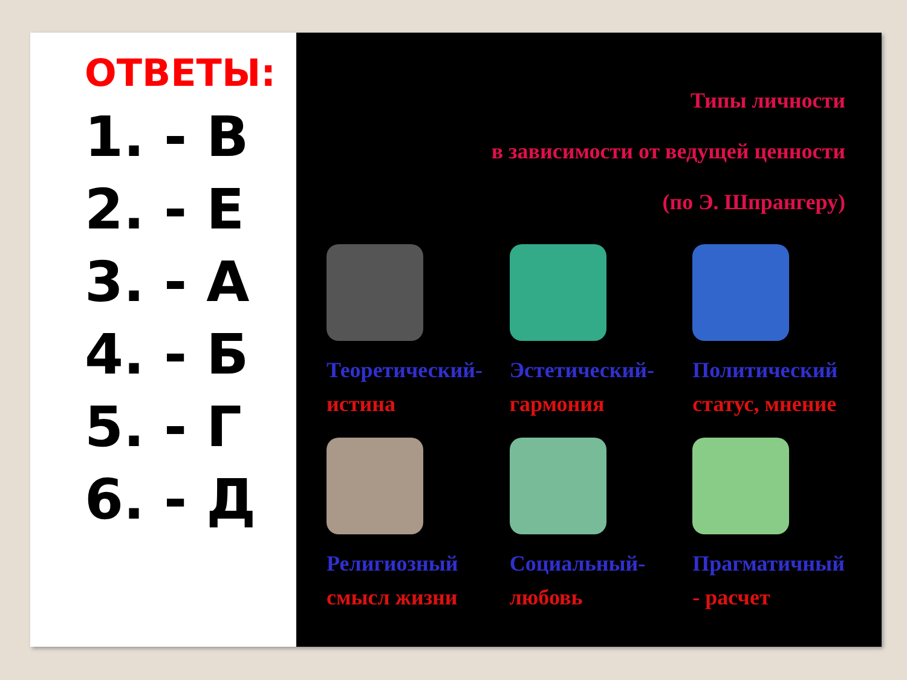ОТВЕТЫ:
1. - В
2. - Е
3. - А
4. - Б
5. - Г
6. - Д
Типы личности
в зависимости от ведущей ценности
(по Э. Шпрангеру)
Теоретический-
истина
Эстетический-
гармония
Политический
статус, мнение
Религиозный
смысл жизни
Социальный-
любовь
Прагматичный
- расчет